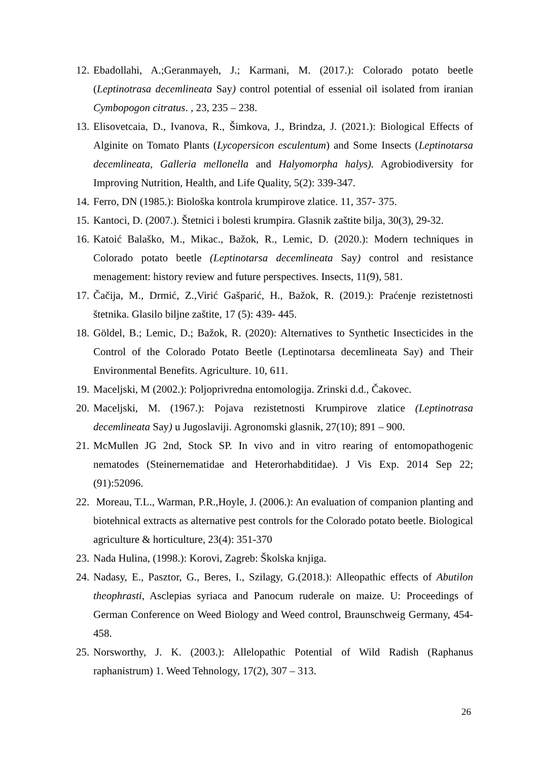12. Ebadollahi, A.;Geranmayeh, J.; Karmani, M. (2017.): Colorado potato beetle (Leptinotrasa decemlineata Say) control potential of essenial oil isolated from iranian Cymbopogon citratus. , 23, 235 – 238.
13. Elisovetcaia, D., Ivanova, R., Šimkova, J., Brindza, J. (2021.): Biological Effects of Alginite on Tomato Plants (Lycopersicon esculentum) and Some Insects (Leptinotarsa decemlineata, Galleria mellonella and Halyomorpha halys). Agrobiodiversity for Improving Nutrition, Health, and Life Quality, 5(2): 339-347.
14. Ferro, DN (1985.): Biološka kontrola krumpirove zlatice. 11, 357- 375.
15. Kantoci, D. (2007.). Štetnici i bolesti krumpira. Glasnik zaštite bilja, 30(3), 29-32.
16. Katoić Balaško, M., Mikac., Bažok, R., Lemic, D. (2020.): Modern techniques in Colorado potato beetle (Leptinotarsa decemlineata Say) control and resistance menagement: history review and future perspectives. Insects, 11(9), 581.
17. Čačija, M., Drmić, Z.,Virić Gašparić, H., Bažok, R. (2019.): Praćenje rezistetnosti štetnika. Glasilo biljne zaštite, 17 (5): 439- 445.
18. Göldel, B.; Lemic, D.; Bažok, R. (2020): Alternatives to Synthetic Insecticides in the Control of the Colorado Potato Beetle (Leptinotarsa decemlineata Say) and Their Environmental Benefits. Agriculture. 10, 611.
19. Maceljski, M (2002.): Poljoprivredna entomologija. Zrinski d.d., Čakovec.
20. Maceljski, M. (1967.): Pojava rezistetnosti Krumpirove zlatice (Leptinotrasa decemlineata Say) u Jugoslaviji. Agronomski glasnik, 27(10); 891 – 900.
21. McMullen JG 2nd, Stock SP. In vivo and in vitro rearing of entomopathogenic nematodes (Steinernematidae and Heterorhabditidae). J Vis Exp. 2014 Sep 22;(91):52096.
22. Moreau, T.L., Warman, P.R.,Hoyle, J. (2006.): An evaluation of companion planting and biotehnical extracts as alternative pest controls for the Colorado potato beetle. Biological agriculture & horticulture, 23(4): 351-370
23. Nada Hulina, (1998.): Korovi, Zagreb: Školska knjiga.
24. Nadasy, E., Pasztor, G., Beres, I., Szilagy, G.(2018.): Alleopathic effects of Abutilon theophrasti, Asclepias syriaca and Panocum ruderale on maize. U: Proceedings of German Conference on Weed Biology and Weed control, Braunschweig Germany, 454-458.
25. Norsworthy, J. K. (2003.): Allelopathic Potential of Wild Radish (Raphanus raphanistrum) 1. Weed Tehnology, 17(2), 307 – 313.
26